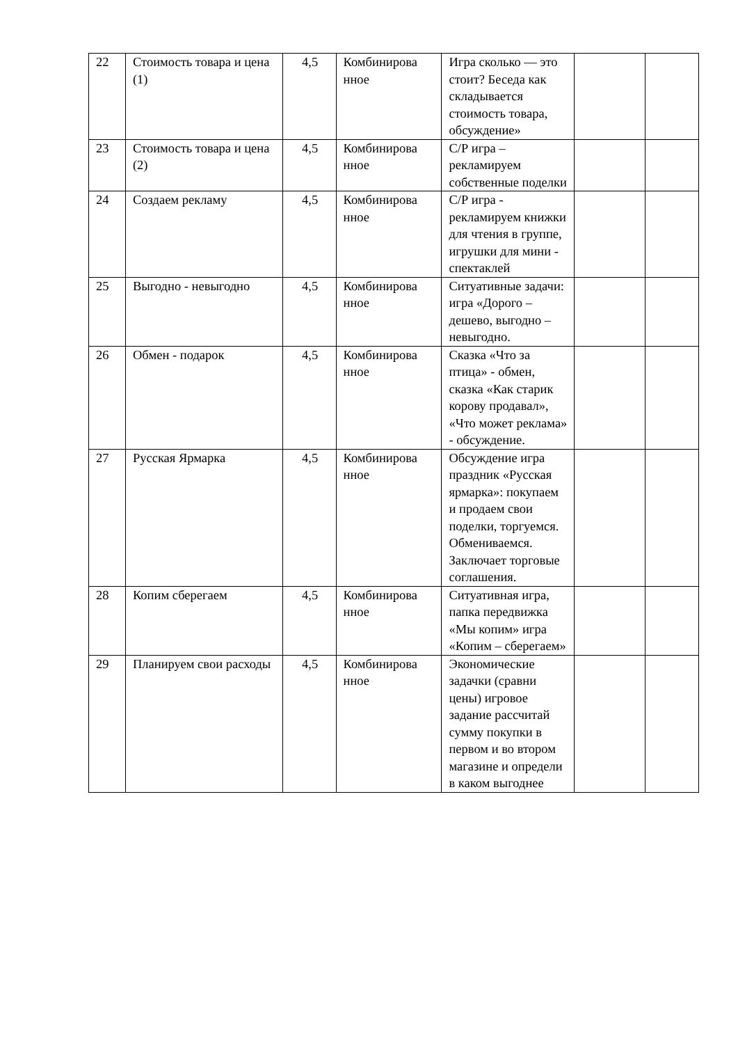| 22 | Стоимость товара и цена (1) | 4,5 | Комбинирова нное | Игра сколько — это стоит? Беседа как складывается стоимость товара, обсуждение» | | |
| 23 | Стоимость товара и цена (2) | 4,5 | Комбинирова нное | С/Р игра – рекламируем собственные поделки | | |
| 24 | Создаем рекламу | 4,5 | Комбинирова нное | С/Р игра - рекламируем книжки для чтения в группе, игрушки для мини - спектаклей | | |
| 25 | Выгодно - невыгодно | 4,5 | Комбинирова нное | Ситуативные задачи: игра «Дорого – дешево, выгодно – невыгодно. | | |
| 26 | Обмен - подарок | 4,5 | Комбинирова нное | Сказка «Что за птица» - обмен, сказка «Как старик корову продавал», «Что может реклама» - обсуждение. | | |
| 27 | Русская Ярмарка | 4,5 | Комбинирова нное | Обсуждение игра праздник «Русская ярмарка»: покупаем и продаем свои поделки, торгуемся. Обмениваемся. Заключает торговые соглашения. | | |
| 28 | Копим сберегаем | 4,5 | Комбинирова нное | Ситуативная игра, папка передвижка «Мы копим» игра «Копим – сберегаем» | | |
| 29 | Планируем свои расходы | 4,5 | Комбинирова нное | Экономические задачки (сравни цены) игровое задание рассчитай сумму покупки в первом и во втором магазине и определи в каком выгоднее | | |